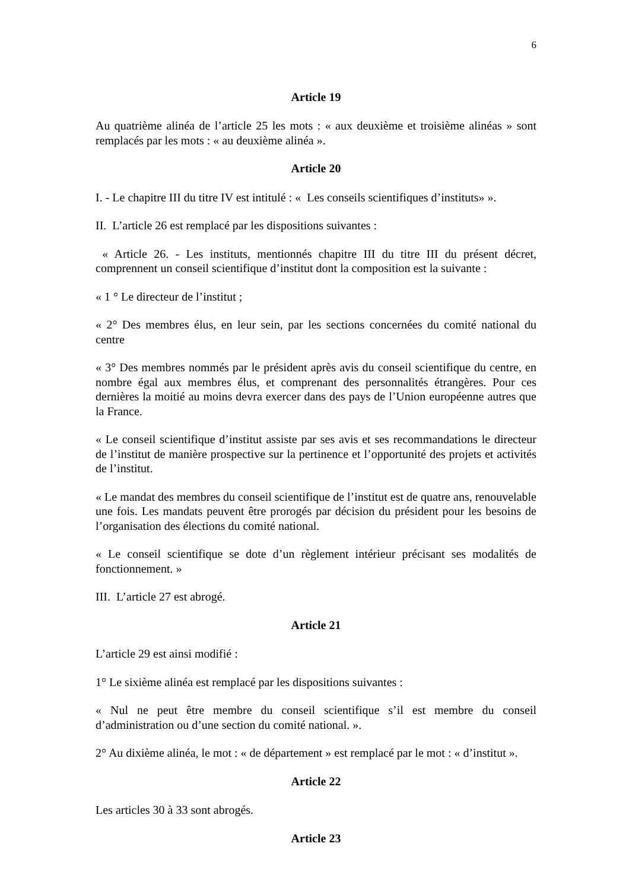6
Article 19
Au quatrième alinéa de l’article 25 les mots : « aux deuxième et troisième alinéas » sont remplacés par les mots : « au deuxième alinéa ».
Article 20
I. - Le chapitre III du titre IV est intitulé : « Les conseils scientifiques d’instituts» ».
II. L’article 26 est remplacé par les dispositions suivantes :
« Article 26. - Les instituts, mentionnés chapitre III du titre III du présent décret, comprennent un conseil scientifique d’institut dont la composition est la suivante :
« 1 ° Le directeur de l’institut ;
« 2° Des membres élus, en leur sein, par les sections concernées du comité national du centre
« 3° Des membres nommés par le président après avis du conseil scientifique du centre, en nombre égal aux membres élus, et comprenant des personnalités étrangères. Pour ces dernières la moitié au moins devra exercer dans des pays de l’Union européenne autres que la France.
« Le conseil scientifique d’institut assiste par ses avis et ses recommandations le directeur de l’institut de manière prospective sur la pertinence et l’opportunité des projets et activités de l’institut.
« Le mandat des membres du conseil scientifique de l’institut est de quatre ans, renouvelable une fois. Les mandats peuvent être prorogés par décision du président pour les besoins de l’organisation des élections du comité national.
« Le conseil scientifique se dote d’un règlement intérieur précisant ses modalités de fonctionnement. »
III. L’article 27 est abrogé.
Article 21
L’article 29 est ainsi modifié :
1° Le sixième alinéa est remplacé par les dispositions suivantes :
« Nul ne peut être membre du conseil scientifique s’il est membre du conseil d’administration ou d’une section du comité national. ».
2° Au dixième alinéa, le mot : « de département » est remplacé par le mot : « d’institut ».
Article 22
Les articles 30 à 33 sont abrogés.
Article 23